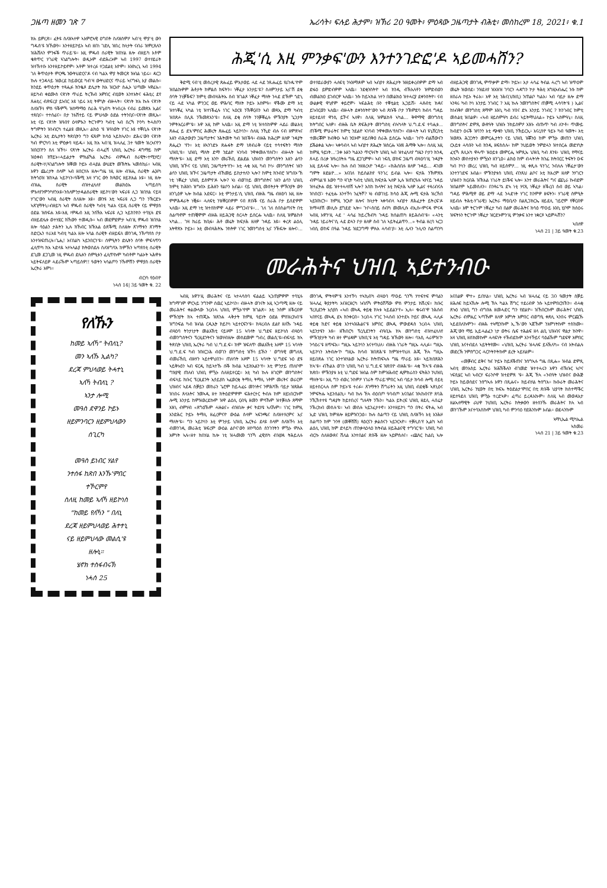ጋዜጣ ዘመን ገጽ 7 ኤሪሳት፥ ፍሉይ ሕታም፥ ዝኽሪ 20 ዓመት፥ ምዕጻው ጋዜጣታት ብሕቲ፥ መስከረም 18, 2021፥ ቁ.1
ክአ ይምረጽ። ፈትዩ ስለዝኣተዎ ኣእምሮኣዊ ዕግበት ስለዝሰምዖ ኣብ'ቲ ሞያ'ቲ ውን ግዱስ'ዩ ዝኸውን። እንተዘይኮይኑ ኣብ ዘበነ ገድሊ ዝበረ ኩነታት ናብራ ዝምረጸሉን ዝሕሸሉን ምንፋቕ ጥራይ'ዩ። እዚ ምዱብ ሰራዊት ዝበሃል ዘሎ ብዘይካ እቶም ቁጽጥር ሃገራዊ ኣገልግሎት፥ ወዲኦም ብድሕሪኦም ኣብ 1997 ወተሃደራት ዝተኸተቡ እንተዘይኮይኖም፥ እቶም ዝተረፉ ተጋደልቲ እዮም። እዝክረኒ ኣብ 1994 ገለ ቅጥዕታት ምርጫ ንውትህድርና'ዶ ናብ ካልእ ሞያ ትመርጽ ዝብል ነይሩ። ዳርጋ ኩሉ ተጋዳላይ ዝወረደ ከይወርደ ካብ'ዛ ውትህድርና ጥራይ ኣናግፋኒ እያ መልሱ። ክንደይ ቀጥዕታት ተጻሒፉ ክንቈጾ ድሌታት ክአ ዝርእዮ ስሒኦ ህጣሙ ኣዋፊኡ። ዘይካብ ቀደሙስ ናጽነት ጥራይ ትረኽብ እምበር ብሂወት እንተአትና ፋሕቲረ ደየ ጸሐቲረ ብጽፍረያ ይኑበር እዩ ነይሩ እቲ ትምኒት ብዙሓት። ናጽነት ክአ ኩሉ ናጽነት ስለዝኾነ ምስ ዓቕምኻ ዝሰማማዕ ስራሕ ዓጊብካ ትነብረሉ ናብራ ይመጽእ ኢልና ተጸቢና። ተተሰፊና። በታ ንእሽተይ ናይ ምህላው ዕድል ተትንቢና።ናጽነት መጺኡ። እቲ ናይ ናጽነት ዝዓበየ ዕላምኡን ትርጉምን ካብቲ ኣብ በረኻ ኮንካ ትሓስቦን ትግምትን ዝነብርካ ተፈልዩ መጺኡ። ልክዕ 'ዩ ዝዓነወት ሃገር እዩ ተቐቢሉ ናጽነት ኤርትራ እቲ ድሌታትን ትጽቢትን ግን ፍጹም ክሳዕ ኣይክኣለን። ድሕሩ'ውን ናጽነት ካብ ምርካባ እቲ ምዕቃባ ዛይዱ። እዚ ክአ ኣብ'ዚ ዝሓለፈ 3ተ ዓመት ዝረኣናዮን ዝበርናዮን ስለ ዝኾነ፥ ናጽነት ኤርትራ ብሓፈሻ ህዝቢ ኤርትራ ዳግማይ ከም ዝዕቀብ ክፕይኑ።ሓይልታት ምክልኻል ኤርትራ ብምዱብ ሰራዊት፥ተሚሃሮ/ሰራዊት፥ሃ/ኣገልግሎት ዝቐመ ኮይኑ ብሓያል ውህደት መኽትኡ ኣመስኪሩ። ኣብዚ እዋን ጨሪታት ሰላም ኣብ ዘበርሃሉ ዘሎ፥ግዜ ነዚ ዘሎ ብዝሒ ሰራዊት ሒዝካ ክትጎዕዝ ዝከኣል ኣይኮነን።ዓቕሚ እዛ ሃገር ውን ክጻወር ዘይክእል እዩ። ነዚ ዘሎ ብዝሒ ሰራዊት ብዝተፈላለየ መልክዕኡ ኣጣይሰካ ምእላየንምንካየንእዩ።ንስለምንታዳልሰራዊት ዘይኮነ'ውን ኣፍራዩ ሊጋ ዝበሃል ናይዛ ሃገር'ውን ኣብዚ ሰራዊት ስለዘሎ እዩ። መንዩ እቲ ኣፍራዩ ሊጋ ግን ንኽርድኦ ኣጸጊማትኒ።ብዘይካ ኣብ ምዱብ ሰራዊት ካብቲ ካልእ ናይዚ ሰራዊት ናይ ምዋያስ ዕድል ዝሰፍሐ እዩ።እዚ ፣ምዱብ እዚ ንስኽእ ኣፍራዩ ሊጋ ኣይከንክን ተባሂሉ ድዩ ብዘይድሌቱ ወተሃደር ክኸውን ተመዲቡ። ኣብ መደምደምታ ኣብ'ዚ ምዱብ ዝበሃል ዘሎ ሳዕልን ታሕትን ኢሉ ክኸብር ዝኽእል ዕጽቕሚ ስለዘሎ ጸገማቱን ጸገማት ስድርኡን ተራእዩ ካብቲ ካልእ ዘሎ ኣባል ሰራዊት ብዘይፍለ መንገዲ ንኽጣየስ ቦታ እንተዝፍጠረሉ።ጌሒ! እናበልካ ኣይንበርን'ዩ። ሰምዒትን ድሌትን ሰባት ምፍላጥን ፈሊጥካ ክአ ኣድላዪ ኣተኣላልያ ክትወስደሉ ስለዝግባእ ከምኽን ኣጣየሰቲ ሰራዊት ደጊመ ደጋጊመ ነዚ ምዱብ ድሌቱን ሰምዒቱን ፈሊጥኩም ካብቶም ካልኦት ኣሕዋቱ ኣይትፍለይዎ ሓደራኹም ኣጣይስዎ!! ዓወትን ኣሳልጦን ንኹምሽን ምዋያስ ሰራዊት ኤርትራ እምነ።
ብርሃነ የዕብዮ
ነሓሰ 14| 3ይ ዓመት ቁ. 22
የለኹን
ከመይ ኣለኻ" ትብለኒ?
መን ኣለኹ ኢልካ?
ደረጃ ምህላወይ ትሓተኒ
ኣለኻ ትብለኒ ?
ኣንታ ሎሚ
መዓስ ደዋንይ ኮይኑ
ዘይምንባርን ዘይምህላውን
ሰጊርካ
መዓስ ይነብር ሃልየ
ንተሰፋ ከጽበ እንኹ'ምበር
ተኾርምየ
ስለዚ ከመይ ኣለኻ ዘይኮነስ
"ከመይ የለኻን " በለኒ
ደረጃ ዘይምህላወይ ሕተተኒ
ናይ ዘይምህላው መልሲ'ዩ
ዘሎኒ።
ሄኖክ ተስፋብሩኽ
ነሓሰ 25
ሕጂ'ሲ እዚ ምንቃፍ'ውን እንተንገድፎ'ዶ ኣይመሓሸን?
ቅድሚ ናብ'ቲ መሰረታዊ ጽሑፈይ ምእታወይ ሓደ ሓደ ንጹሑፈይ የራጉዱ'ዮም ዝበልኩዎም ሕቶታት ክምልስ ክፍትን። ነቐፈታ እንታይ'ዩ? ስለምንታይ ኢና'ሽ ደቂ ሰባት ንነቓቕፍ? ከምቲ መብዛሕትኡ ሰብ ዝገልጾ ነቐፈታ ማለት ንሓደ ድኽም ጎድኒ ናይ ሓደ ኣካል ምንጋር ወይ ምሕባር ማለት ኮይኑ እሰምዓ። ዋቕሙ ድማ እቲ ዝተነቐፈ ኣካል ነቲ ዝተነቕፈሉ ነገር ኣዐርዩ ንኽቐርብን ኣብ መጻኢ ድማ ካብቲ ዝበጽሖ በሊጹ ንኽመጽእን'ዩ። ስለዚ ደቂ ሰባት ንንቓቐፈሉ ምኽንያት ጌጋታት ንምትእርራም'ዩ። እዋ እዚ ከም ኣለዉ። እዚ ድማ ነቲ ዝተሰከምዎ ሓደራ መልእቲ ጽሑፈ ይ ድእ'ምበር ሕመረት ጽሑፈይ ኣይኮነን። ስለዚ ንኺድ ብሉ ናብ ዘምጽኣና እዘን ብሕታውያን ጋዜጣታትና ንሕትመት ካብ ዝበቕዓ፥ ብዙሕ ክሕረም ዘለዎ ጉዳያት ጽሒፈን 'የን። እቲ ዘኣንገድኦ ጽሑፋት ድማ ነጽብራቅ ናይቲ ተሳተፍትን ማለት ህዝቢ'ዩ። ህዝቢ ማለት ድማ ንደልዮ ኣገባብ ንዋቀመሉ'የለናን። ብዙሓት ኣብ ማለት'ዩ። እዚ ድማ እቲ እንኮ መራኽቢ ድልድል ህዝብን መንግስትን እዘን ልሳን ህዝቢ ዝኾና ናይ ህዝቢ ጋዜጣታት'የን። እቲ ሓቂ እዚ ካብ ኮነ፥ መንግስትና ነዘን ልሳን ህዝቢ ዝኾና ጋዜጣታት ብኸመይ ይከታተለን ኣሎ? ከምቲ ክንብሮ ዝግበኦ'ኸ ነቲ ነቐፈታ ህዝቢ ይሰምየ'ዶ ኣሎ? ኣነ ብወገነይ መንግስትና ነዘን ልሳን ህዝቢ ከምቲ ከሕዝነ ዝግብኦ ይሕዘን የልቦን እብል። ናይ ህዝቢ መሰትታት ምኽንያት ውን ዘንጊዕዎ ኣሎ ክብል እደፍር። እቲ ምንታይ'ሲ ህዝቢ ብዙሕ ግዜ ብዘዕባ እዚ ዘሎ ምምሕዳራት ነቒፉ። ሓለፍቲ ንዝቐርብዎም ናብ ጽቡቕ ናይ ስራሕ ቦታ ይሰድዎም ኣለዉ። እዚ ድማ ነቲ ዝተሰከምዎ ሓደራ ምግጋብ'ዩ።... ገለ ገለ ሰበስልጣናት በቲ ስልጣኖም ተጠቒሞም ብዙሕ ዘይሕጋዊ ስርሓት ይሰርሑ ኣለዉ። ስለዚ ዝምልከቶ ኣካል... ገዛ ክራይ ክቢፋ፥ ሕቶ መሬት ክፍታሕ ዘለዎ ጉዳይ እዩ። ቀረጽ ልዕሊ እትዋጽኦ ኮይኑ። እቲ መብዛሕትኡ ንክትዎ ነገር ንመንግስቲ ኢና ንኽፍሎ ዘሎና፡... ወተሃደራውያን ሓለፍቲ ንኣዝማዶም ኣብ ኣብያተ ጽሕፈታት ዝዘይቀረብዎም ድማ ኣብ ድፋዕ ይምድብዎም ኣለዉ። ንደቂንስትዮ ኣብ ክንዲ ብኽእለቶን ዝምድብወን ብመልክዐ ይገብርዎ ኣለዉ። ንሱ ከይኣክል ነተን በመልክዕ ዝተሓርያ ደቀንስትዮ፥ ናብ ውልቃዊ ዋኒኖም ቀይሮም፥ ኣፍልሕቲ ቡን ተቐቲልቲ ኢጋይሽ፥ ሓጸብቲ ክዳና ይገብርወን ኣለዉ። ብዙሓት ደቀንስትዮ'ውን ኣብ ጽቡቕ ቦታ ንኽምደባ ክብላ ግዳይ ዘይተደለየ ዋንሲ ይኾና ኣለዋ። ስለዚ ዝምልከቶ ኣካል... ቅዋማዊ መንግስቲ ክትግበር ኣለዎ። ብዙሕ ቤት ጽፍሕታት መንግስቲ ብኣካላት ህ.ግ.ደ.ፍ ተባሒቱ... ጠቕሚ ምሁራትና ከምቲ ንደልዮ ኣገባብ ንዋቀመሉ'የለናን። ብዙሓት ኣብ ዩኒቨርስቲ ተመሪቖም ክብቅዑ ኣብ ንዐኦም ዘይበቅዐ ስራሕ ይሰርሑ ኣለዉ። ጉቦን ብልሽውናን ይቕልቀል ኣሎ። ኣቀባብላ ኣብ ኣብያተ ጽሕፈት ዝሰርሑ ኣዝዩ ሕማቅ ኣሎ። ስለዚ እዚ ከምዚ ዓይነት...'3ቀ እዘን ካልእን ጥርዓናት ህዝቢ ኣብ ዝተፈላለየ ግዜን ቦታን ክንዲ ጸሓይ በሪቃ ዝዓረበትሉ ግዜ ደጋጊምዎ። ኣብ ነፍሲ ወከፍ ጋዜጣ ብዛዕባ'ዚ ጉዳያት እዚ ይጸሓፍ ኣሎ። ኩሉ ሰብ ንዘዘረኣዮ ጉዳይ። «ክሕሰበሉ ዘለዎ ጉዳይ... ዳገመ ግምት ዘድልዮ...» እናበለ ከይሰልከየ ዓንገረ ይብል ኣሎ። ፍታሕ ንኽምጽእ ብምባል'ዩ እውን ግን ዛጊት ካብቲ ህዝቢ ክፍታሕ ኣለዎ ኢሉ ዝጠርዓሉ ኣየናይ ጉዳይ ዝተፈትሐ ወይ ዝተተሓላየሸ ኣሎ? እስከ ኩላትና እቲ ክፍታሕ ኣለዎ ኢልና ተዛሪብናሉ ዝነበርና፥ ተፈቲሑ እንተኾነ ንፈትሾ? ኣነ ብወገነይ ክሳዕ ሕጂ ሎሚ ፍታሕ ዝረኸበ ኣይዝክርን። ከምዚ ንርእዮ ዘሎና ኩነታት ኣቀባብላ ኣብያተ ጽሕፈታት ይትረፍ'ዶ ክማሓየሽ መሊሱ ይግደድ ኣሎ። ጉቦ፥ሰበይ ሰብካ መመሊሱ ብኢሱ።ምናዳ ምናዳ ኣብዚ እዋን'ዚ ሓደ ' ሓሳፊ ከይረኽብካ ጉዳይ ክሰልጠካ ዘይሕሰብ'ዩ። «ሓንቲ ጉዳይ ነይራትና'ሲ ሓደ ድሓን ቦታ ዘለዎ ሰብ ገለ ኣይትፈልጥን...» ትብል ዘረባ ኣርጋ ነብሲ ወከፍ በዓል ጉዳይ ዝደጋግማ ምሉእ ሓሳብ'ያ። እቲ ሌላን ጉሊላን ስልጣንካ ብዘይሕጋዊ መንገዲ ምጥቃም ድማ፥ ኮይኑ። እታ ሓሳፊ ትብል ሓረግ ኣብ ዝጥዕም መሬት ዝወሰደ፥ ንዝደለየ ዝእዝዝ ገባርን ሓዳግን ኮታ ትሕቲ እግዚኣብሔር ንሱ ከም ዘበራሉ ኮይኑ ትራእ። እዋ እቲ ንሕና(ህዝቢ) ንጠልቦ ካልእ፥ ኣብ ባይታ ዘሎ ድማ ኣንጻሩ ካብ ኮነ እንታይ ንገብር ? እዚ ኩሉ ንመንግስትና ጠቓሚ ሓሳባት'ዩ ) ኢልና ከነብቅዖ መንግስቲ ጸማም እዝኒ ካብ ሃበና ድኣ እንታይ ንገብር ? ክንገብር ከምቲ መስልቲ ዝበልዎ፥ «ኣብ ዘይሰምዓካ ደብሪ ኣይትማህለል» ኮይኑ ኣስምዓኒ። ስለዚ መንግስትና ድምጺ ውጽዓት ህዝቡ ንክይሰምዖ እዝኑ ብጡጥ ካብ ለኮቶ፥ ጥሙይ ከብድን ዕሩቕ ዝባንን እቲ ጭቁን ህዝቢ ንኽይርኢ፥ እናረሰዮ ዓይኑ ካብ ዓመት፥ እቲ ዝወጽእ ሕጋጋትን መምርሒታትን ናይ ህዝቢ ዝቖንዕ ከም ምዃኑ መጠን ህዝቢ ርእይቱ ሓሳቡን ኣብ ክንዲ ዘፍሰሰሉ፥ ከም ንህይወት ንምድሓን ዝተሰርሐ መድሃኒት ፈቲኻ ጸሊእካ ዋሓጥ ዝዕይቱ መምርሒ ኣምጺኡ ህዝቢ ካብ ጸንዩ፥ ህዝቢ የማናይ ክንፉን መስተያቱን ምዃኑን ዘንጊዑ፥ ልክዕ ከም ብሓትነት ክንፌ ክትበርር ትፍትን ዑፍ ካብ ኮነን መረረ ህዝቢ ካብ ዘይሰምዖ... ነዚ ቀጺሉ ዓንገረ ንብለሉ ነቐፌታ'ውን እንተንገድፍ እብል። ምኽንያቱስ ህዝቢ ብንጹህ ልቦና እቲ ክእረም ዘለዎ ንሃገርን ህዝብን ክርብሕ ዝኽእል ነገራት ይነቕፍ ኣሎ፥ እንተ መራሕትና ግና ጨጊራ ኩብደም ዝበልየም ኣይመስለን። በንጻሩ'ኳ ድኣ ነቲ ሃናጺ ነቐፈታ ዘቕረበ ሰብ ወይ ኣካል፥ ግዳይ ምሕሚዋ ወይ ድማ ሓደ ንሓድነት ሃገር ከንምዎ ዘፍትን፥ ሃገራዊ ስምዒት ዘይብሉ ትሕቲ-ሃገራዊ) ኤርትራ ማዕቢላን በልጺጋክርኤ ዘይደሊ ገይሮም የቐርብዎ ኣለዉ። እሞ ትርጉም ነቐፈታ ካብ በልዎ መራሕትና ክሳዕ ጥዑይ እዝኒ ሂቦም ክሰዕሩ ዝፍትኑን ትርጉም ነቐፈታ ዝርድኦምን'ዚ ምንቃፍ እንተ ነቋርጾ ኣይምሓሸን?
ኣበለዋ
ነሓሰ 21 | 3ይ ዓመት ቁ.23
መራሕትና ህዝቢ ኣይተንብዑ
ኣብዚ እዋን'ዚ መራሕትና ናይ ኣተሓሳስባ ፍልልይ ኣጋጢምዎም ተባሂሉ ክግማገም ምርኣይ ንግንም ሰዉር ኣይኮነን። ብዙሓት ወገናት እዚ ኣጋጣሚ ዘሎ ናይ መራሕትና ቀልውላው ንረብሓ ህዝቢ ምዃኑ'ዮም ዝገልጽ። እቲ ንሰም ዘቕርብዎ ምኽንያት ክኣ ተጠጂኡ ዝጸንሐ ሓቅታት ከምዚ ዓይነት ዕድል ምስዝረክብ'ዩ ዝግንፍል ካብ ዝብል ርዲኢት ክይኮነ ኣይተርፍን'ዩ። ክዛረብሉ ደልየ ዘለኹ ጉዳይ ብዛዕባ ትንታነታት መልእኽቲ ናይዞም 15 ኣባላት ህ.ግደፍ ዘይኮነስ ብዛዕባ ብመንግስትናን ፕረዚደንትናን ዝወሃብዘሎ መስደመም ግብረ መልሲ'ዩ።ብፍላይ ክኣ ትጽቢት ህዝቢ ኤርትራ ካብ ህ.ግ.ደ.ፍ። ከም ዝፍለጥ መልእኽቲ እዞም 15 ኣባላት ህ.ግ.ደ.ፍ ካብ ዝዝርጋሕ ብወገን መንግስቲ ዝኾነ ይኹን ' ወግዓዊ መግለጺ ብመራኸቢ ብዙሃን ኣይተዋህበን። ጠለባት እዞም 15 ኣባላት ህ.ግደፍ ኑዕ ድዩ ኣይቅኑዕን ኣብ ፍርዲ ከይኣተኹ ሱቕ ክብል ኣይክእልን'የ። እቲ ምንታይ ጠለቦም ግዝያዊ ጠለብ ህዝቢ ምዃኑ ስለዘይተርፎ። እቲ ካብ ኩሉ ዘገርም መንግስትና ብፍላይ ክቡር ፕረዚደንት ኢሳይያስ ኣፈወርቂ ትማሊ ትማሊ ነቶም መሪትና ወራርም ህዝብና ኣደዳ ስቓይን መከራን ጌሮም ከይሓፈሩ መንነትና ንምሕካኽ ባይታ ዝጽሕፉ ዝነበሩ ጸላእትና ንመኣዲ ዘተ ክትዕድምዎም ፍሕተርተር ትብሉ ከም ዘይነበርኩም ሎሚ እንታይ ከምዝወረደኩም ዝዋ ልዕሊ ርብዒ ዘመን ምሳኹም ዝተቓለሱ ጸማም እዝኒ ብምሃብ «ጸግዕኹም ሓዙልና» ብዝበሎ ቃና ትደሃዩ ኣለኹም። ነገር ከምዚ እንድሕር ኮይኑ ትማሊ ዘፈረምናዮ ውዕል ሰላም ኣፍንጫና ስለዝተሃረምና ኢና ማለት'ዩ። ግን ኣይኮነን እቲ ምንታይ ህዝቢ ኤርትራ ደላዩ ሰላም ስለዝኾነ እቲ ብመንገዲ መራሕቲ ዝፍረም ውዕል ልቦና'ውን ዘየጣዕስ ስንጉንትን ምዃኑ ምሉእ እምነት ኣሉ።ዘተ ክበሃል ከሎ ነቲ ዝሓመመ ጎንኻ ፈዊስካ ብዝያዳ ትሕይለሉ መንገዲ ምትላም'ዩ እንተኾነ ተኣኪብካ ብዛዕባ ጥዑይ ጎንኻ ሃተፍተፍ ምባልን ዝሓለፈ ቅያታትካ እናዘርዘርካ ነብስኻ ምትዕሽሻው ምስ ምንታይ ክሽረፍ። ክቡር ፕረሲደንት ኢሳያስ «ኣብ መኣዲ ቀይቂ ክኣቱ ኣይደልን'የ» ኢሉ። ቁሩብ'ዋ ንሕሰብ ኣበየናይ መኣዲ ደኣ ክንቀርብ። ንረብሓ ሃገር ንሓሰብ እንተደኣ ኮይና መኣዲ ሓሊፉ ቀይቂ ከድና ቀይቂ እንተኣዝሕልና'ዩ እምበር መኣዲ ምውድዳስ ንረብሓ ህዝቢ ኣይንታዩን እዩ። ዘኽበርካ ፕረሲደንትን ብዓቢኡ ክኣ መንግስቲ ብዝተፈላለየ ምኽንያታት ካብ ዘተ ምህዳም ህዝቢ'ዩ እቲ ግዳይ ዝኸውን ዘሎ። ባእሲ ሓራምዝ'ኮ ንሳዕሪ'ዩ ዘጥፍእ። ግዚኡ ኣይኮነን እናተባህለ፥ ብዙሕ ነገራት ግዚኡ ሓሊፉ። ግዚኡ ኣይኮነን እትብሎ'ኮ ግዚኡ ክሳብ ዝበጽሕ'ዩ ከምዝተባህለ ሕጂ ኸኣ ግዚኡ ዘይበጽሐ ነገር እንተዝሃልወ ኤርትራ ክትጠፍኣሉ ግዜ ጥራይ እዩ። ኣይክበጽሕን ከኣ'ዩ። ብኸልእ ወገን ህዝቢ ካብ ህ.ግ.ደ.ፍ ዝጽበዮ ብዙሕ'ዩ። ሓቂ ኸኣ'ዩ ብዙሕ ክጽበ፥ ምኽንያቱ እቲ ህ.ግደፍ ዝብል ስም ከምዝሕብሮ ዲሞክራስን ፍትሕን ንህዝቢ ማለት'ዩ። እዚ ግን ብወረ ንስምዖ ነገራት ጥራይ'ምበር ኣብ ባይታ ክሳብ ሎሚ ሰይቲ ዘይተሰርሓሉ ስም ኮይኑ'ዩ ተሪፉ። ጸገማትን ሽግራትን እዚ ህዝቢ ብደቂቕ ኣጽኒዕና ንምፍትሑ ኣይንሰልኪ። ካብ ኩሉ ኸኣ ብዕበጦ ዓባብጦ እናበልና ዝኣከብናዮ ጸባሕ ንኺኸተተዩ ግዳያት ከይተበረና ግሉጻት ንኹን። ካልእ ይትረፍ ህዝቢ ዘደሊ ሓበሬታ ንኽረክብ መሰሉ'ዩ። ኣብ መሰሉ ኣይንፈታተኖ። እንተዘይኮነ ግን በትሪ ፍትሒ ኣብ ኢድ ህዝቢ ከምዘሎ ዘይምዝንጋዕ። ኩሉ ስልጣን ናይ ህዝቢ ስለዝኾነ እቲ እንሕዞ ስልጣን ከም ጉንፃ (መቐሸሽ) ጻዕርናን ቃልስናን ኣይንርኣዮ። ተቓሊሰ'የ ኢልካ ኣብ ልዕሊ ህዝቢ ከም ድላይካ ጠንቃላዕላዕ ክትብል ዘይሕልናዊ ተግባር'ዩ። ህዝቢ ካብ ብርኩ ስለዘውጸና ሽለል እንተበልና ጽቡቕ ዘሎ ኣይምሰለና። «ጨጓር ከልቢ ኣሎ እናበልዎ ሞተ» ይበሃል። ህዝቢ ኤርትራ ኣብ ዝሓለፈ ናይ 30 ዓመታት ስቓይ ዘሕለፍ ከይኣኸሎ ሎሚ ኸኣ ካልእ ሽግር ተደሪብዎ ንሱ ኣይተምበርከኸን። ብሓቂ ጽኑዕ ህዝቢ ግን ብግቡእ ዘመሓድር ግን የድልዮ። ዝኸበርኩም መራሕትና ህዝቢ ኤርትራ ብምሒር ኣጣኹም ዘለዎ እምነት እምበር ብወግዒ ቀጽሊ ኣንበሩ ምርጪኹ ኣይደበለኩምን። ብዙሕ ተኣሚንኩም ኢ.ኹ'ውን ኣጀኹም ንእምነትኩም ተሰከሙ። ሕጂ'ውን ማይ ኢይሓልፈን ነታ ወትሩ ሴፍ ተሕልፍ ዘላ ልቢ ህዝብና ዋልታ ኩንዋ። እዛ ህዝቢ ዘሰክመኩም ሓላፍነት ተኽብደኩም እንተኾይና ባዕልኹም ግደፍዋ እምበር ህዝቢ እናተብደለ ኣይትትየሙ። «ህዝቢ ኤርትራ ዝሓለፍ ይኣኽለካ» ናብ እትብልሉ መድረኽ ንምስግጋር ሓርኮትኮትኩም ደረት ኣይሃልም።
«መቓብር ደቅና ኳና ኮይኑ ከይጸቕጠና ንሰግኣሉ ግዜ በጺሑ» ዝብል ድምጺ ኣብቲ መንእሰይ ኤርትራ ዝሕኸቕሉን ብገመድ ዝተተሓሩን እዋን ብኽቡር ኣቦና ነፍሲሄር ኣብ ኣብርሃ ፍራንሶዋ ዝተደምጸ 'ዩ። ሕጂ ኸኣ «ንብዓት ህዝብና ውሕጅ ኮይኑ ከይወስደና ንሰግኣሉ እዋን በጺሑና» ክይብሃል ትሰግእ። ኩቡራት መራሕትና ህዝቢ ኤርትራ ንሂወት በቲ ክፍኡ ትዕድልታ'ምበር በቲ ጽቡቕ ህያባት ክስተማቕር ዘይተዓደለ ህዝቢ ምዃኑ ተረድኣዎ። ፈጣሪ ይረዳእኩም። ስለዚ ኣብ መወዳእታ ዘልኣለማዊት ራህዋ ንህዝቢ ኤርትራ ክትቃውን ዘተሰንኹ መራሕትና ክኣ ኣብ መንገኹም እናተባእስኩም ህዝቢ ካብ ምንባዕ የድሕንኩም እብል። ወደሓንኩም
ኣማኒኤል ሚካኤል
ኣስመራ
ነሓሰ 21 | 3ይ ዓመት ቁ.23